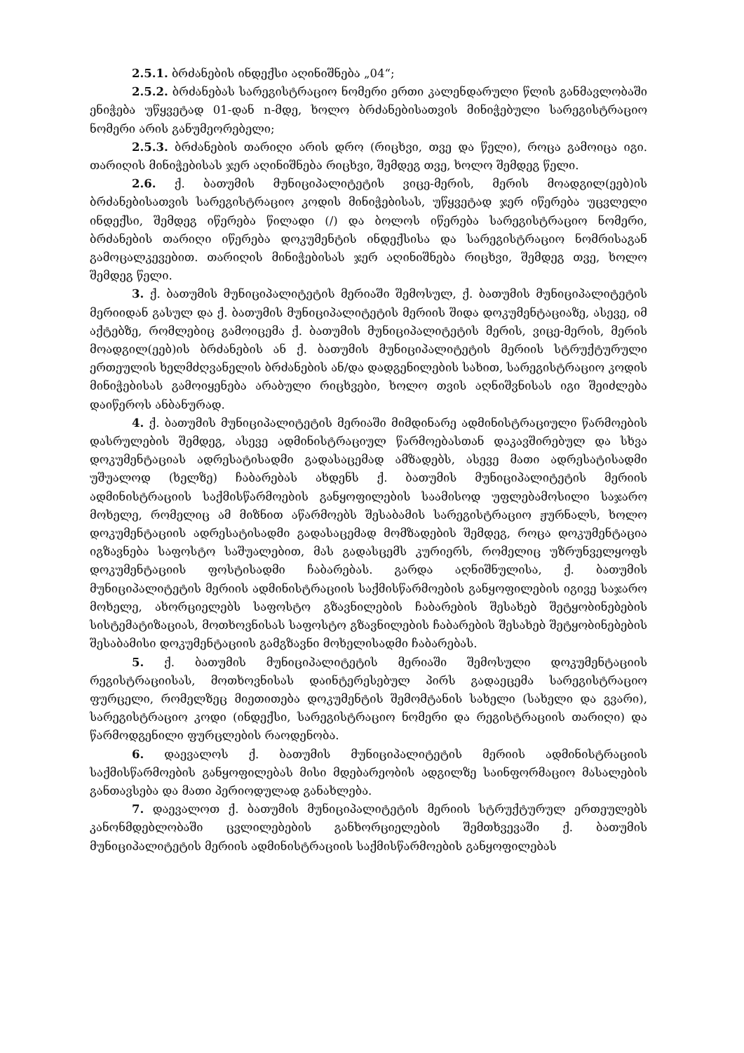2.5.1. ბრძანების ინდექსი აღინიშნება „04“;
2.5.2. ბრძანებას სარეგისტრაციო ნომერი ერთი კალენდარული წლის განმავლობაში ენიჭება უწყვეტად 01-დან n-მდე, ხოლო ბრძანებისათვის მინიჭებული სარეგისტრაციო ნომერი არის განუმეორებელი;
2.5.3. ბრძანების თარიღი არის დრო (რიცხვი, თვე და წელი), როცა გამოიცა იგი. თარიღის მინიჭებისას ჯერ აღინიშნება რიცხვი, შემდეგ თვე, ხოლო შემდეგ წელი.
2.6. ქ. ბათუმის მუნიციპალიტეტის ვიცე-მერის, მერის მოადგილ(ეებ)ის ბრძანებისათვის სარეგისტრაციო კოდის მინიჭებისას, უწყვეტად ჯერ იწერება უცვლელი ინდექსი, შემდეგ იწერება წილადი (/) და ბოლოს იწერება სარეგისტრაციო ნომერი, ბრძანების თარიღი იწერება დოკუმენტის ინდექსისა და სარეგისტრაციო ნომრისაგან გამოცალკევებით. თარიღის მინიჭებისას ჯერ აღინიშნება რიცხვი, შემდეგ თვე, ხოლო შემდეგ წელი.
3. ქ. ბათუმის მუნიციპალიტეტის მერიაში შემოსულ, ქ. ბათუმის მუნიციპალიტეტის მერიიდან გასულ და ქ. ბათუმის მუნიციპალიტეტის მერიის შიდა დოკუმენტაციაზე, ასევე, იმ აქტებზე, რომლებიც გამოიცემა ქ. ბათუმის მუნიციპალიტეტის მერის, ვიცე-მერის, მერის მოადგილ(ეებ)ის ბრძანების ან ქ. ბათუმის მუნიციპალიტეტის მერიის სტრუქტურული ერთეულის ხელმძღვანელის ბრძანების ან/და დადგენილების სახით, სარეგისტრაციო კოდის მინიჭებისას გამოიყენება არაბული რიცხვები, ხოლო თვის აღნიშვნისას იგი შეიძლება დაიწეროს ანბანურად.
4. ქ. ბათუმის მუნიციპალიტეტის მერიაში მიმდინარე ადმინისტრაციული წარმოების დასრულების შემდეგ, ასევე ადმინისტრაციულ წარმოებასთან დაკავშირებულ და სხვა დოკუმენტაციას ადრესატისადმი გადასაცემად ამზადებს, ასევე მათი ადრესატისადმი უშუალოდ (ხელზე) ჩაბარებას ახდენს ქ. ბათუმის მუნიციპალიტეტის მერიის ადმინისტრაციის საქმისწარმოების განყოფილების საამისოდ უფლებამოსილი საჯარო მოხელე, რომელიც ამ მიზნით აწარმოებს შესაბამის სარეგისტრაციო ჟურნალს, ხოლო დოკუმენტაციის ადრესატისადმი გადასაცემად მომზადების შემდეგ, როცა დოკუმენტაცია იგზავნება საფოსტო საშუალებით, მას გადასცემს კურიერს, რომელიც უზრუნველყოფს დოკუმენტაციის ფოსტისადმი ჩაბარებას. გარდა აღნიშნულისა, ქ. ბათუმის მუნიციპალიტეტის მერიის ადმინისტრაციის საქმისწარმოების განყოფილების იგივე საჯარო მოხელე, ახორციელებს საფოსტო გზავნილების ჩაბარების შესახებ შეტყობინებების სისტემატიზაციას, მოთხოვნისას საფოსტო გზავნილების ჩაბარების შესახებ შეტყობინებების შესაბამისი დოკუმენტაციის გამგზავნი მოხელისადმი ჩაბარებას.
5. ქ. ბათუმის მუნიციპალიტეტის მერიაში შემოსული დოკუმენტაციის რეგისტრაციისას, მოთხოვნისას დაინტერესებულ პირს გადაეცემა სარეგისტრაციო ფურცელი, რომელზეც მიეთითება დოკუმენტის შემომტანის სახელი (სახელი და გვარი), სარეგისტრაციო კოდი (ინდექსი, სარეგისტრაციო ნომერი და რეგისტრაციის თარიღი) და წარმოდგენილი ფურცლების რაოდენობა.
6. დაევალოს ქ. ბათუმის მუნიციპალიტეტის მერიის ადმინისტრაციის საქმისწარმოების განყოფილებას მისი მდებარეობის ადგილზე საინფორმაციო მასალების განთავსება და მათი პერიოდულად განახლება.
7. დაევალოთ ქ. ბათუმის მუნიციპალიტეტის მერიის სტრუქტურულ ერთეულებს კანონმდებლობაში ცვლილებების განხორციელების შემთხვევაში ქ. ბათუმის მუნიციპალიტეტის მერიის ადმინისტრაციის საქმისწარმოების განყოფილებას